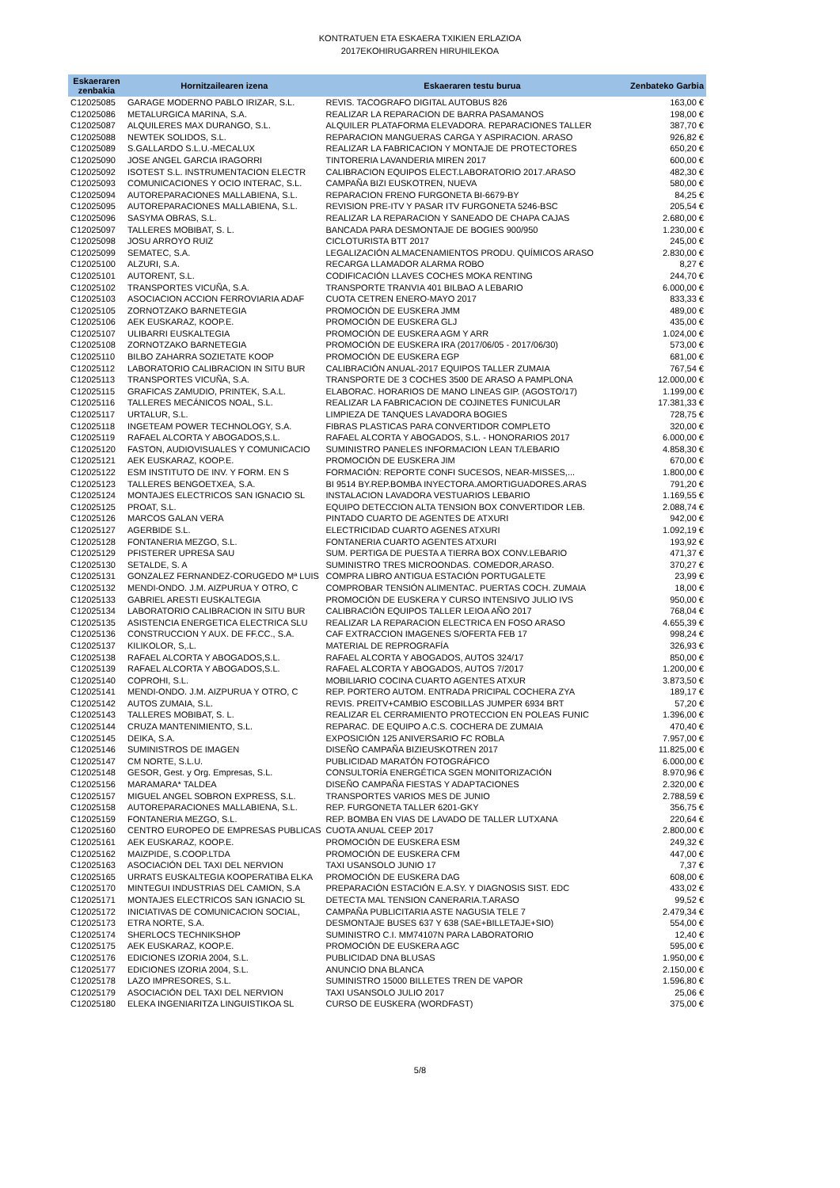KONTRATUEN ETA ESKAERA TXIKIEN ERLAZIOA
2017EKOHIRUGARREN HIRUHILEKOA
| Eskaeraren zenbakia | Hornitzailearen izena | Eskaeraren testu burua | Zenbateko Garbia |
| --- | --- | --- | --- |
| C12025085 | GARAGE MODERNO PABLO IRIZAR, S.L. | REVIS. TACOGRAFO DIGITAL AUTOBUS 826 | 163,00 € |
| C12025086 | METALURGICA MARINA, S.A. | REALIZAR LA REPARACION DE BARRA PASAMANOS | 198,00 € |
| C12025087 | ALQUILERES MAX DURANGO, S.L. | ALQUILER PLATAFORMA ELEVADORA. REPARACIONES TALLER | 387,70 € |
| C12025088 | NEWTEK SOLIDOS, S.L. | REPARACION MANGUERAS CARGA Y ASPIRACION. ARASO | 926,82 € |
| C12025089 | S.GALLARDO S.L.U.-MECALUX | REALIZAR LA FABRICACION Y MONTAJE DE PROTECTORES | 650,20 € |
| C12025090 | JOSE ANGEL GARCIA IRAGORRI | TINTORERIA LAVANDERIA MIREN 2017 | 600,00 € |
| C12025092 | ISOTEST S.L. INSTRUMENTACION ELECTR | CALIBRACION EQUIPOS ELECT.LABORATORIO 2017.ARASO | 482,30 € |
| C12025093 | COMUNICACIONES Y OCIO INTERAC, S.L. | CAMPAÑA BIZI EUSKOTREN, NUEVA | 580,00 € |
| C12025094 | AUTOREPARACIONES MALLABIENA, S.L. | REPARACION FRENO FURGONETA BI-6679-BY | 84,25 € |
| C12025095 | AUTOREPARACIONES MALLABIENA, S.L. | REVISION PRE-ITV Y PASAR ITV FURGONETA 5246-BSC | 205,54 € |
| C12025096 | SASYMA OBRAS, S.L. | REALIZAR LA REPARACION Y SANEADO DE CHAPA CAJAS | 2.680,00 € |
| C12025097 | TALLERES MOBIBAT, S. L. | BANCADA PARA DESMONTAJE DE BOGIES 900/950 | 1.230,00 € |
| C12025098 | JOSU ARROYO RUIZ | CICLOTURISTA BTT 2017 | 245,00 € |
| C12025099 | SEMATEC, S.A. | LEGALIZACIÓN ALMACENAMIENTOS PRODU. QUÍMICOS ARASO | 2.830,00 € |
| C12025100 | ALZURI, S.A. | RECARGA LLAMADOR ALARMA ROBO | 8,27 € |
| C12025101 | AUTORENT, S.L. | CODIFICACIÓN LLAVES COCHES MOKA RENTING | 244,70 € |
| C12025102 | TRANSPORTES VICUÑA, S.A. | TRANSPORTE TRANVIA 401 BILBAO A LEBARIO | 6.000,00 € |
| C12025103 | ASOCIACION ACCION FERROVIARIA ADAF | CUOTA CETREN ENERO-MAYO 2017 | 833,33 € |
| C12025105 | ZORNOTZAKO BARNETEGIA | PROMOCIÓN DE EUSKERA JMM | 489,00 € |
| C12025106 | AEK EUSKARAZ, KOOP.E. | PROMOCIÓN DE EUSKERA GLJ | 435,00 € |
| C12025107 | ULIBARRI EUSKALTEGIA | PROMOCIÓN DE EUSKERA AGM Y ARR | 1.024,00 € |
| C12025108 | ZORNOTZAKO BARNETEGIA | PROMOCIÓN DE EUSKERA IRA (2017/06/05 - 2017/06/30) | 573,00 € |
| C12025110 | BILBO ZAHARRA SOZIETATE KOOP | PROMOCIÓN DE EUSKERA EGP | 681,00 € |
| C12025112 | LABORATORIO CALIBRACION IN SITU BUR | CALIBRACIÓN ANUAL-2017 EQUIPOS TALLER ZUMAIA | 767,54 € |
| C12025113 | TRANSPORTES VICUÑA, S.A. | TRANSPORTE DE 3 COCHES 3500 DE ARASO A PAMPLONA | 12.000,00 € |
| C12025115 | GRAFICAS ZAMUDIO, PRINTEK, S.A.L. | ELABORAC. HORARIOS DE MANO LINEAS GIP. (AGOSTO/17) | 1.199,00 € |
| C12025116 | TALLERES MECÁNICOS NOAL, S.L. | REALIZAR LA FABRICACION DE COJINETES FUNICULAR | 17.381,33 € |
| C12025117 | URTALUR, S.L. | LIMPIEZA DE TANQUES LAVADORA BOGIES | 728,75 € |
| C12025118 | INGETEAM POWER TECHNOLOGY, S.A. | FIBRAS PLASTICAS PARA CONVERTIDOR COMPLETO | 320,00 € |
| C12025119 | RAFAEL ALCORTA Y ABOGADOS,S.L. | RAFAEL ALCORTA Y ABOGADOS, S.L. - HONORARIOS 2017 | 6.000,00 € |
| C12025120 | FASTON, AUDIOVISUALES Y COMUNICACIO | SUMINISTRO PANELES INFORMACION LEAN T/LEBARIO | 4.858,30 € |
| C12025121 | AEK EUSKARAZ, KOOP.E. | PROMOCIÓN DE EUSKERA JIM | 670,00 € |
| C12025122 | ESM INSTITUTO DE INV. Y FORM. EN S | FORMACIÓN: REPORTE CONFI SUCESOS, NEAR-MISSES,... | 1.800,00 € |
| C12025123 | TALLERES BENGOETXEA, S.A. | BI 9514 BY.REP.BOMBA INYECTORA.AMORTIGUADORES.ARAS | 791,20 € |
| C12025124 | MONTAJES ELECTRICOS SAN IGNACIO SL | INSTALACION LAVADORA VESTUARIOS LEBARIO | 1.169,55 € |
| C12025125 | PROAT, S.L. | EQUIPO DETECCION ALTA TENSION BOX CONVERTIDOR LEB. | 2.088,74 € |
| C12025126 | MARCOS GALAN VERA | PINTADO CUARTO DE AGENTES DE ATXURI | 942,00 € |
| C12025127 | AGERBIDE S.L. | ELECTRICIDAD CUARTO AGENES ATXURI | 1.092,19 € |
| C12025128 | FONTANERIA MEZGO, S.L. | FONTANERIA CUARTO AGENTES ATXURI | 193,92 € |
| C12025129 | PFISTERER UPRESA SAU | SUM. PERTIGA DE PUESTA A TIERRA BOX CONV.LEBARIO | 471,37 € |
| C12025130 | SETALDE, S. A | SUMINISTRO TRES MICROONDAS. COMEDOR,ARASO. | 370,27 € |
| C12025131 | GONZALEZ FERNANDEZ-CORUGEDO Mª LUIS | COMPRA LIBRO ANTIGUA ESTACIÓN PORTUGALETE | 23,99 € |
| C12025132 | MENDI-ONDO. J.M. AIZPURUA Y OTRO, C | COMPROBAR TENSIÓN ALIMENTAC. PUERTAS COCH. ZUMAIA | 18,00 € |
| C12025133 | GABRIEL ARESTI EUSKALTEGIA | PROMOCIÓN DE EUSKERA Y CURSO INTENSIVO JULIO IVS | 950,00 € |
| C12025134 | LABORATORIO CALIBRACION IN SITU BUR | CALIBRACIÓN EQUIPOS TALLER LEIOA AÑO 2017 | 768,04 € |
| C12025135 | ASISTENCIA ENERGETICA ELECTRICA SLU | REALIZAR LA REPARACION ELECTRICA EN FOSO ARASO | 4.655,39 € |
| C12025136 | CONSTRUCCION Y AUX. DE FF.CC., S.A. | CAF EXTRACCION IMAGENES S/OFERTA FEB 17 | 998,24 € |
| C12025137 | KILIKOLOR, S,.L. | MATERIAL DE REPROGRAFÍA | 326,93 € |
| C12025138 | RAFAEL ALCORTA Y ABOGADOS,S.L. | RAFAEL ALCORTA Y ABOGADOS, AUTOS 324/17 | 850,00 € |
| C12025139 | RAFAEL ALCORTA Y ABOGADOS,S.L. | RAFAEL ALCORTA Y ABOGADOS, AUTOS 7/2017 | 1.200,00 € |
| C12025140 | COPROHI, S.L. | MOBILIARIO COCINA CUARTO AGENTES ATXUR | 3.873,50 € |
| C12025141 | MENDI-ONDO. J.M. AIZPURUA Y OTRO, C | REP. PORTERO AUTOM. ENTRADA PRICIPAL COCHERA ZYA | 189,17 € |
| C12025142 | AUTOS ZUMAIA, S.L. | REVIS. PREITV+CAMBIO ESCOBILLAS JUMPER 6934 BRT | 57,20 € |
| C12025143 | TALLERES MOBIBAT, S. L. | REALIZAR EL CERRAMIENTO PROTECCION EN POLEAS FUNIC | 1.396,00 € |
| C12025144 | CRUZA MANTENIMIENTO, S.L. | REPARAC. DE EQUIPO A.C.S. COCHERA DE ZUMAIA | 470,40 € |
| C12025145 | DEIKA, S.A. | EXPOSICIÓN 125 ANIVERSARIO FC ROBLA | 7.957,00 € |
| C12025146 | SUMINISTROS DE IMAGEN | DISEÑO CAMPAÑA BIZIEUSKOTREN 2017 | 11.825,00 € |
| C12025147 | CM NORTE, S.L.U. | PUBLICIDAD MARATÓN FOTOGRÁFICO | 6.000,00 € |
| C12025148 | GESOR, Gest. y Org. Empresas, S.L. | CONSULTORÍA ENERGÉTICA SGEN MONITORIZACIÓN | 8.970,96 € |
| C12025156 | MARAMARA* TALDEA | DISEÑO CAMPAÑA FIESTAS Y ADAPTACIONES | 2.320,00 € |
| C12025157 | MIGUEL ANGEL SOBRON EXPRESS, S.L. | TRANSPORTES VARIOS MES DE JUNIO | 2.788,59 € |
| C12025158 | AUTOREPARACIONES MALLABIENA, S.L. | REP. FURGONETA TALLER 6201-GKY | 356,75 € |
| C12025159 | FONTANERIA MEZGO, S.L. | REP. BOMBA EN VIAS DE LAVADO DE TALLER LUTXANA | 220,64 € |
| C12025160 | CENTRO EUROPEO DE EMPRESAS PUBLICAS | CUOTA ANUAL CEEP 2017 | 2.800,00 € |
| C12025161 | AEK EUSKARAZ, KOOP.E. | PROMOCIÓN DE EUSKERA ESM | 249,32 € |
| C12025162 | MAIZPIDE, S.COOP.LTDA | PROMOCIÓN DE EUSKERA CFM | 447,00 € |
| C12025163 | ASOCIACIÓN DEL TAXI DEL NERVION | TAXI USANSOLO JUNIO 17 | 7,37 € |
| C12025165 | URRATS EUSKALTEGIA KOOPERATIBA ELKA | PROMOCIÓN DE EUSKERA DAG | 608,00 € |
| C12025170 | MINTEGUI INDUSTRIAS DEL CAMION, S.A | PREPARACIÓN ESTACIÓN E.A.SY. Y DIAGNOSIS SIST. EDC | 433,02 € |
| C12025171 | MONTAJES ELECTRICOS SAN IGNACIO SL | DETECTA MAL TENSION CANERARIA.T.ARASO | 99,52 € |
| C12025172 | INICIATIVAS DE COMUNICACION SOCIAL, | CAMPAÑA PUBLICITARIA ASTE NAGUSIA TELE 7 | 2.479,34 € |
| C12025173 | ETRA NORTE, S.A. | DESMONTAJE BUSES 637 Y 638 (SAE+BILLETAJE+SIO) | 554,00 € |
| C12025174 | SHERLOCS TECHNIKSHOP | SUMINISTRO C.I. MM74107N PARA LABORATORIO | 12,40 € |
| C12025175 | AEK EUSKARAZ, KOOP.E. | PROMOCIÓN DE EUSKERA AGC | 595,00 € |
| C12025176 | EDICIONES IZORIA 2004, S.L. | PUBLICIDAD DNA BLUSAS | 1.950,00 € |
| C12025177 | EDICIONES IZORIA 2004, S.L. | ANUNCIO DNA BLANCA | 2.150,00 € |
| C12025178 | LAZO IMPRESORES, S.L. | SUMINISTRO 15000 BILLETES TREN DE VAPOR | 1.596,80 € |
| C12025179 | ASOCIACIÓN DEL TAXI DEL NERVION | TAXI USANSOLO JULIO 2017 | 25,06 € |
| C12025180 | ELEKA INGENIARITZA LINGUISTIKOA SL | CURSO DE EUSKERA (WORDFAST) | 375,00 € |
5/8